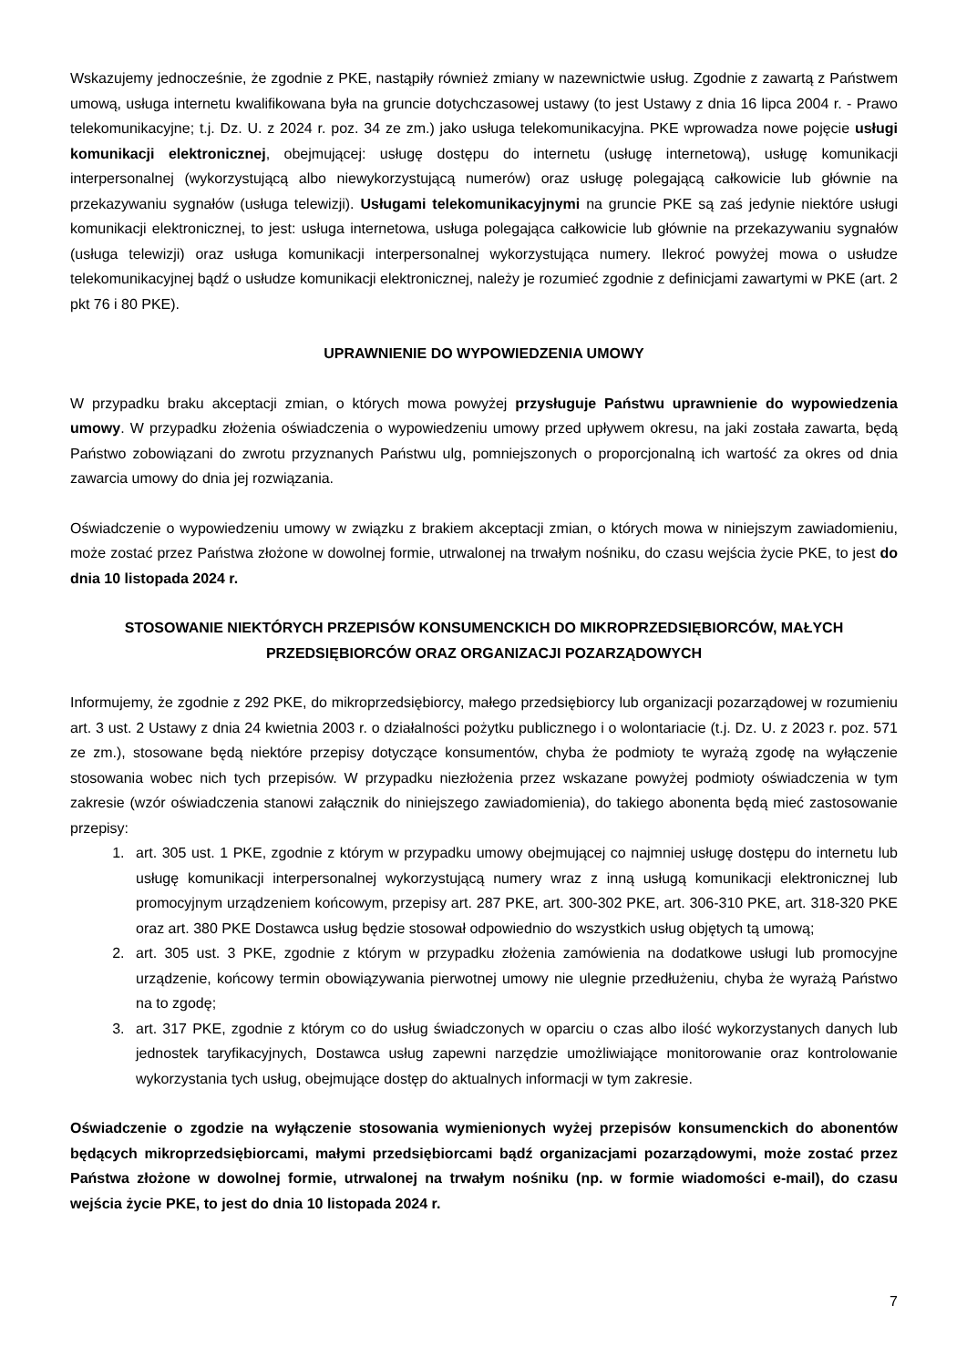Wskazujemy jednocześnie, że zgodnie z PKE, nastąpiły również zmiany w nazewnictwie usług. Zgodnie z zawartą z Państwem umową, usługa internetu kwalifikowana była na gruncie dotychczasowej ustawy (to jest Ustawy z dnia 16 lipca 2004 r. - Prawo telekomunikacyjne; t.j. Dz. U. z 2024 r. poz. 34 ze zm.) jako usługa telekomunikacyjna. PKE wprowadza nowe pojęcie usługi komunikacji elektronicznej, obejmującej: usługę dostępu do internetu (usługę internetową), usługę komunikacji interpersonalnej (wykorzystującą albo niewykorzystującą numerów) oraz usługę polegającą całkowicie lub głównie na przekazywaniu sygnałów (usługa telewizji). Usługami telekomunikacyjnymi na gruncie PKE są zaś jedynie niektóre usługi komunikacji elektronicznej, to jest: usługa internetowa, usługa polegająca całkowicie lub głównie na przekazywaniu sygnałów (usługa telewizji) oraz usługa komunikacji interpersonalnej wykorzystująca numery. Ilekroć powyżej mowa o usłudze telekomunikacyjnej bądź o usłudze komunikacji elektronicznej, należy je rozumieć zgodnie z definicjami zawartymi w PKE (art. 2 pkt 76 i 80 PKE).
UPRAWNIENIE DO WYPOWIEDZENIA UMOWY
W przypadku braku akceptacji zmian, o których mowa powyżej przysługuje Państwu uprawnienie do wypowiedzenia umowy. W przypadku złożenia oświadczenia o wypowiedzeniu umowy przed upływem okresu, na jaki została zawarta, będą Państwo zobowiązani do zwrotu przyznanych Państwu ulg, pomniejszonych o proporcjonalną ich wartość za okres od dnia zawarcia umowy do dnia jej rozwiązania.
Oświadczenie o wypowiedzeniu umowy w związku z brakiem akceptacji zmian, o których mowa w niniejszym zawiadomieniu, może zostać przez Państwa złożone w dowolnej formie, utrwalonej na trwałym nośniku, do czasu wejścia życie PKE, to jest do dnia 10 listopada 2024 r.
STOSOWANIE NIEKTÓRYCH PRZEPISÓW KONSUMENCKICH DO MIKROPRZEDSIĘBIORCÓW, MAŁYCH PRZEDSIĘBIORCÓW ORAZ ORGANIZACJI POZARZĄDOWYCH
Informujemy, że zgodnie z 292 PKE, do mikroprzedsiębiorcy, małego przedsiębiorcy lub organizacji pozarządowej w rozumieniu art. 3 ust. 2 Ustawy z dnia 24 kwietnia 2003 r. o działalności pożytku publicznego i o wolontariacie (t.j. Dz. U. z 2023 r. poz. 571 ze zm.), stosowane będą niektóre przepisy dotyczące konsumentów, chyba że podmioty te wyrażą zgodę na wyłączenie stosowania wobec nich tych przepisów. W przypadku niezłożenia przez wskazane powyżej podmioty oświadczenia w tym zakresie (wzór oświadczenia stanowi załącznik do niniejszego zawiadomienia), do takiego abonenta będą mieć zastosowanie przepisy:
1. art. 305 ust. 1 PKE, zgodnie z którym w przypadku umowy obejmującej co najmniej usługę dostępu do internetu lub usługę komunikacji interpersonalnej wykorzystującą numery wraz z inną usługą komunikacji elektronicznej lub promocyjnym urządzeniem końcowym, przepisy art. 287 PKE, art. 300-302 PKE, art. 306-310 PKE, art. 318-320 PKE oraz art. 380 PKE Dostawca usług będzie stosował odpowiednio do wszystkich usług objętych tą umową;
2. art. 305 ust. 3 PKE, zgodnie z którym w przypadku złożenia zamówienia na dodatkowe usługi lub promocyjne urządzenie, końcowy termin obowiązywania pierwotnej umowy nie ulegnie przedłużeniu, chyba że wyrażą Państwo na to zgodę;
3. art. 317 PKE, zgodnie z którym co do usług świadczonych w oparciu o czas albo ilość wykorzystanych danych lub jednostek taryfikacyjnych, Dostawca usług zapewni narzędzie umożliwiające monitorowanie oraz kontrolowanie wykorzystania tych usług, obejmujące dostęp do aktualnych informacji w tym zakresie.
Oświadczenie o zgodzie na wyłączenie stosowania wymienionych wyżej przepisów konsumenckich do abonentów będących mikroprzedsiębiorcami, małymi przedsiębiorcami bądź organizacjami pozarządowymi, może zostać przez Państwa złożone w dowolnej formie, utrwalonej na trwałym nośniku (np. w formie wiadomości e-mail), do czasu wejścia życie PKE, to jest do dnia 10 listopada 2024 r.
7